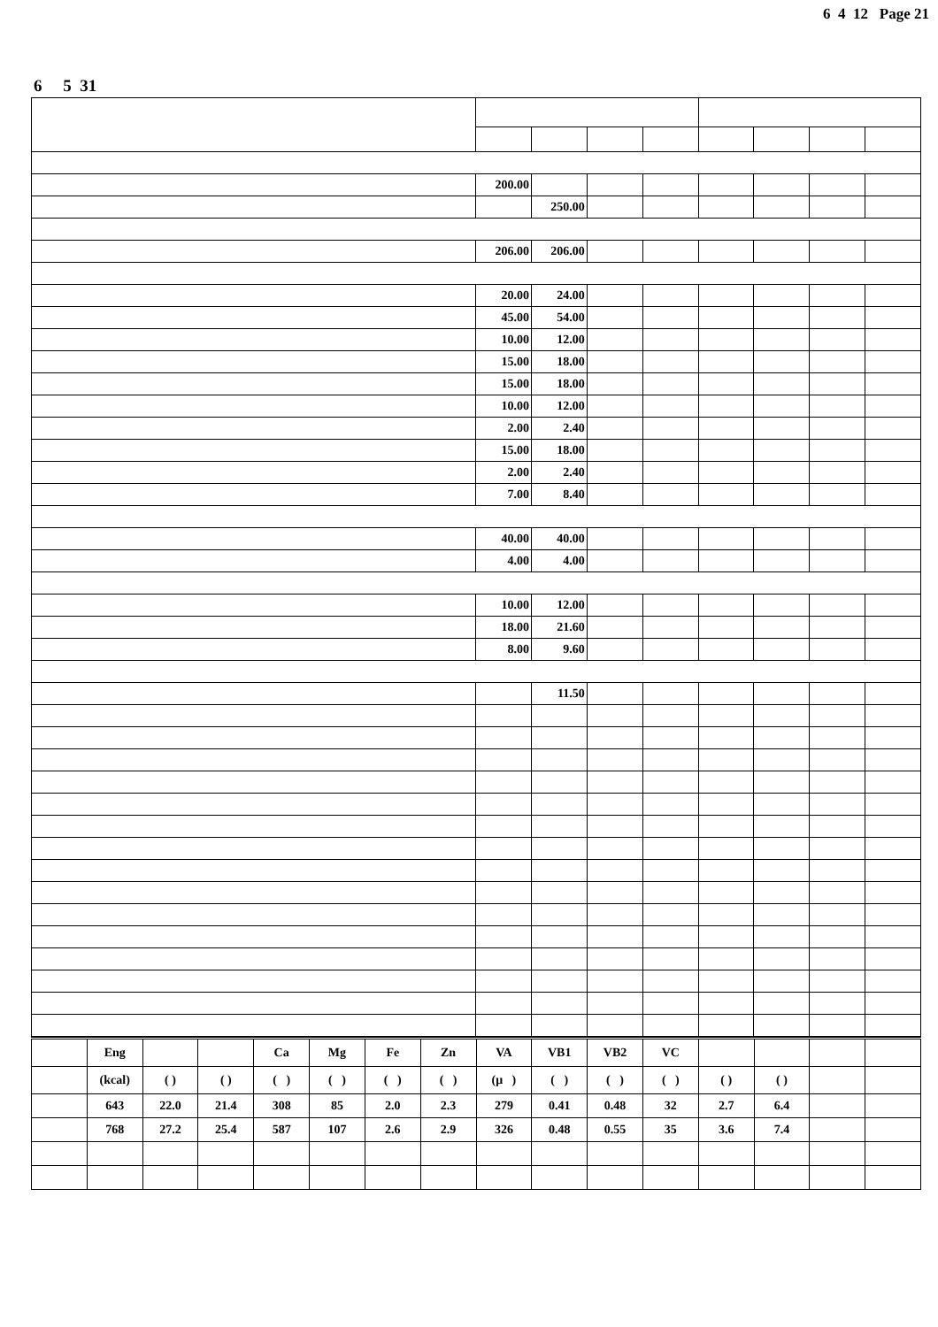6 4 12 Page 21
6 5 31
| | 200.00 | | | | | | | |
| | | 250.00 | | | | | | |
| | 206.00 | 206.00 | | | | | | |
| | 20.00 | 24.00 | | | | | | |
| | 45.00 | 54.00 | | | | | | |
| | 10.00 | 12.00 | | | | | | |
| | 15.00 | 18.00 | | | | | | |
| | 15.00 | 18.00 | | | | | | |
| | 10.00 | 12.00 | | | | | | |
| | 2.00 | 2.40 | | | | | | |
| | 15.00 | 18.00 | | | | | | |
| | 2.00 | 2.40 | | | | | | |
| | 7.00 | 8.40 | | | | | | |
| | 40.00 | 40.00 | | | | | | |
| | 4.00 | 4.00 | | | | | | |
| | 10.00 | 12.00 | | | | | | |
| | 18.00 | 21.60 | | | | | | |
| | 8.00 | 9.60 | | | | | | |
| | | 11.50 | | | | | | |
| | Eng | | | Ca | Mg | Fe | Zn | VA | VB1 | VB2 | VC | | | | |
| | (kcal) | ( ) | ( ) | ( ) | ( ) | ( ) | ( ) | (μ ) | ( ) | ( ) | ( ) | ( ) | ( ) | | |
| | 643 | 22.0 | 21.4 | 308 | 85 | 2.0 | 2.3 | 279 | 0.41 | 0.48 | 32 | 2.7 | 6.4 | | |
| | 768 | 27.2 | 25.4 | 587 | 107 | 2.6 | 2.9 | 326 | 0.48 | 0.55 | 35 | 3.6 | 7.4 | | |